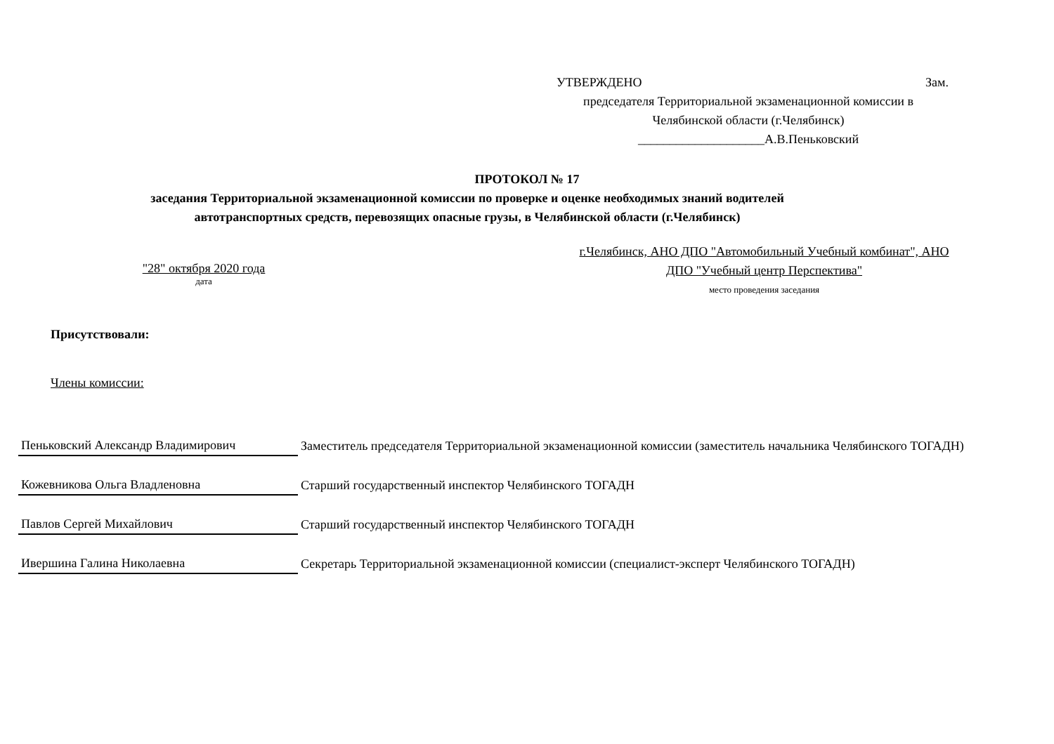УТВЕРЖДЕНО Зам.
председателя Территориальной экзаменационной комиссии в
Челябинской области (г.Челябинск)
____________________А.В.Пеньковский
ПРОТОКОЛ № 17
заседания Территориальной экзаменационной комиссии по проверке и оценке необходимых знаний водителей
автотранспортных средств, перевозящих опасные грузы, в Челябинской области (г.Челябинск)
"28" октября 2020 года
дата
г.Челябинск, АНО ДПО "Автомобильный Учебный комбинат", АНО ДПО "Учебный центр Перспектива"
место проведения заседания
Присутствовали:
Члены комиссии:
| Пеньковский Александр Владимирович | Заместитель председателя Территориальной экзаменационной комиссии (заместитель начальника Челябинского ТОГАДН) |
| Кожевникова Ольга Владленовна | Старший государственный инспектор Челябинского ТОГАДН |
| Павлов Сергей Михайлович | Старший государственный инспектор Челябинского ТОГАДН |
| Ивершина Галина Николаевна | Секретарь Территориальной экзаменационной комиссии (специалист-эксперт Челябинского ТОГАДН) |